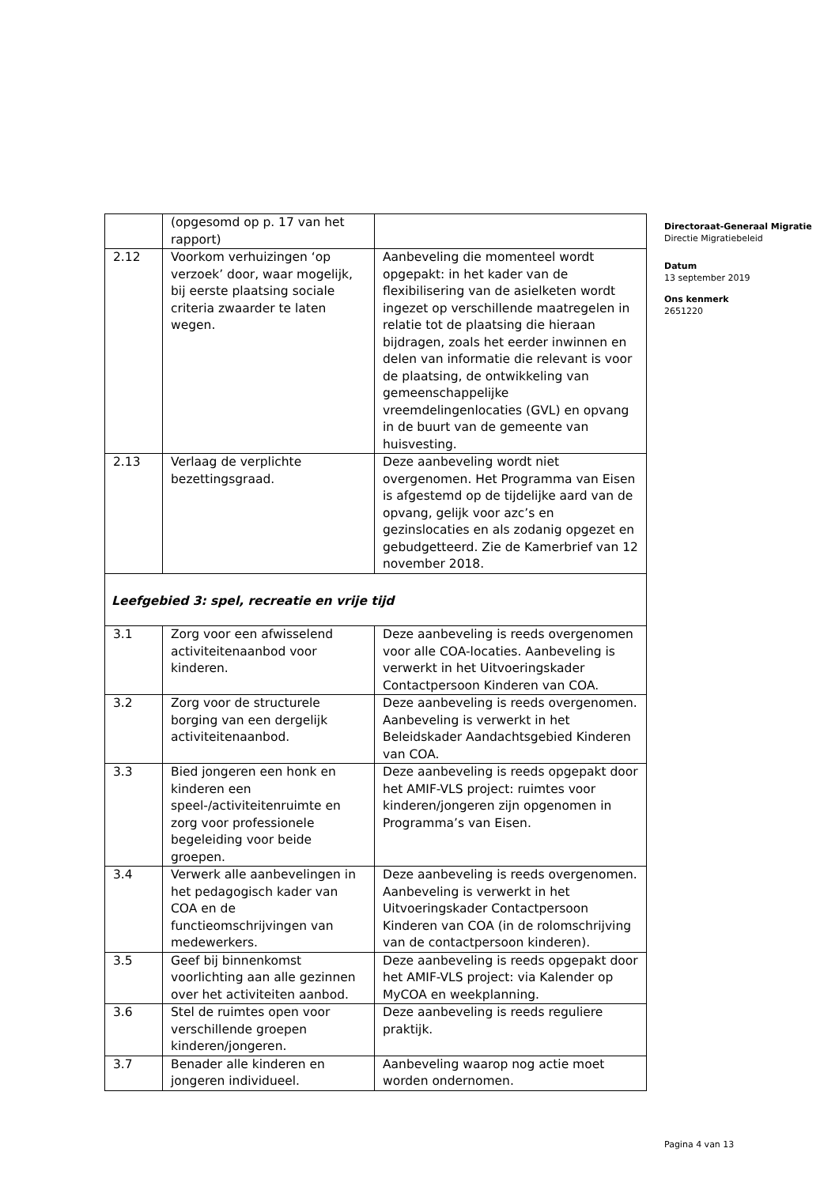| | (opgesomd op p. 17 van het rapport) | |
| 2.12 | Voorkom verhuizingen ‘op verzoek’ door, waar mogelijk, bij eerste plaatsing sociale criteria zwaarder te laten wegen. | Aanbeveling die momenteel wordt opgepakt: in het kader van de flexibilisering van de asielketen wordt ingezet op verschillende maatregelen in relatie tot de plaatsing die hieraan bijdragen, zoals het eerder inwinnen en delen van informatie die relevant is voor de plaatsing, de ontwikkeling van gemeenschappelijke vreemdelingenlocaties (GVL) en opvang in de buurt van de gemeente van huisvesting. |
| 2.13 | Verlaag de verplichte bezettingsgraad. | Deze aanbeveling wordt niet overgenomen. Het Programma van Eisen is afgestemd op de tijdelijke aard van de opvang, gelijk voor azc’s en gezinslocaties en als zodanig opgezet en gebudgetteerd. Zie de Kamerbrief van 12 november 2018. |
| Leefgebied 3: spel, recreatie en vrije tijd | | |
| 3.1 | Zorg voor een afwisselend activiteitenaanbod voor kinderen. | Deze aanbeveling is reeds overgenomen voor alle COA-locaties. Aanbeveling is verwerkt in het Uitvoeringskader Contactpersoon Kinderen van COA. |
| 3.2 | Zorg voor de structurele borging van een dergelijk activiteitenaanbod. | Deze aanbeveling is reeds overgenomen. Aanbeveling is verwerkt in het Beleidskader Aandachtsgebied Kinderen van COA. |
| 3.3 | Bied jongeren een honk en kinderen een speel-/activiteitenruimte en zorg voor professionele begeleiding voor beide groepen. | Deze aanbeveling is reeds opgepakt door het AMIF-VLS project: ruimtes voor kinderen/jongeren zijn opgenomen in Programma’s van Eisen. |
| 3.4 | Verwerk alle aanbevelingen in het pedagogisch kader van COA en de functieomschrijvingen van medewerkers. | Deze aanbeveling is reeds overgenomen. Aanbeveling is verwerkt in het Uitvoeringskader Contactpersoon Kinderen van COA (in de rolomschrijving van de contactpersoon kinderen). |
| 3.5 | Geef bij binnenkomst voorlichting aan alle gezinnen over het activiteiten aanbod. | Deze aanbeveling is reeds opgepakt door het AMIF-VLS project: via Kalender op MyCOA en weekplanning. |
| 3.6 | Stel de ruimtes open voor verschillende groepen kinderen/jongeren. | Deze aanbeveling is reeds reguliere praktijk. |
| 3.7 | Benader alle kinderen en jongeren individueel. | Aanbeveling waarop nog actie moet worden ondernomen. |
Directoraat-Generaal Migratie
Directie Migratiebeleid
Datum
13 september 2019
Ons kenmerk
2651220
Pagina 4 van 13